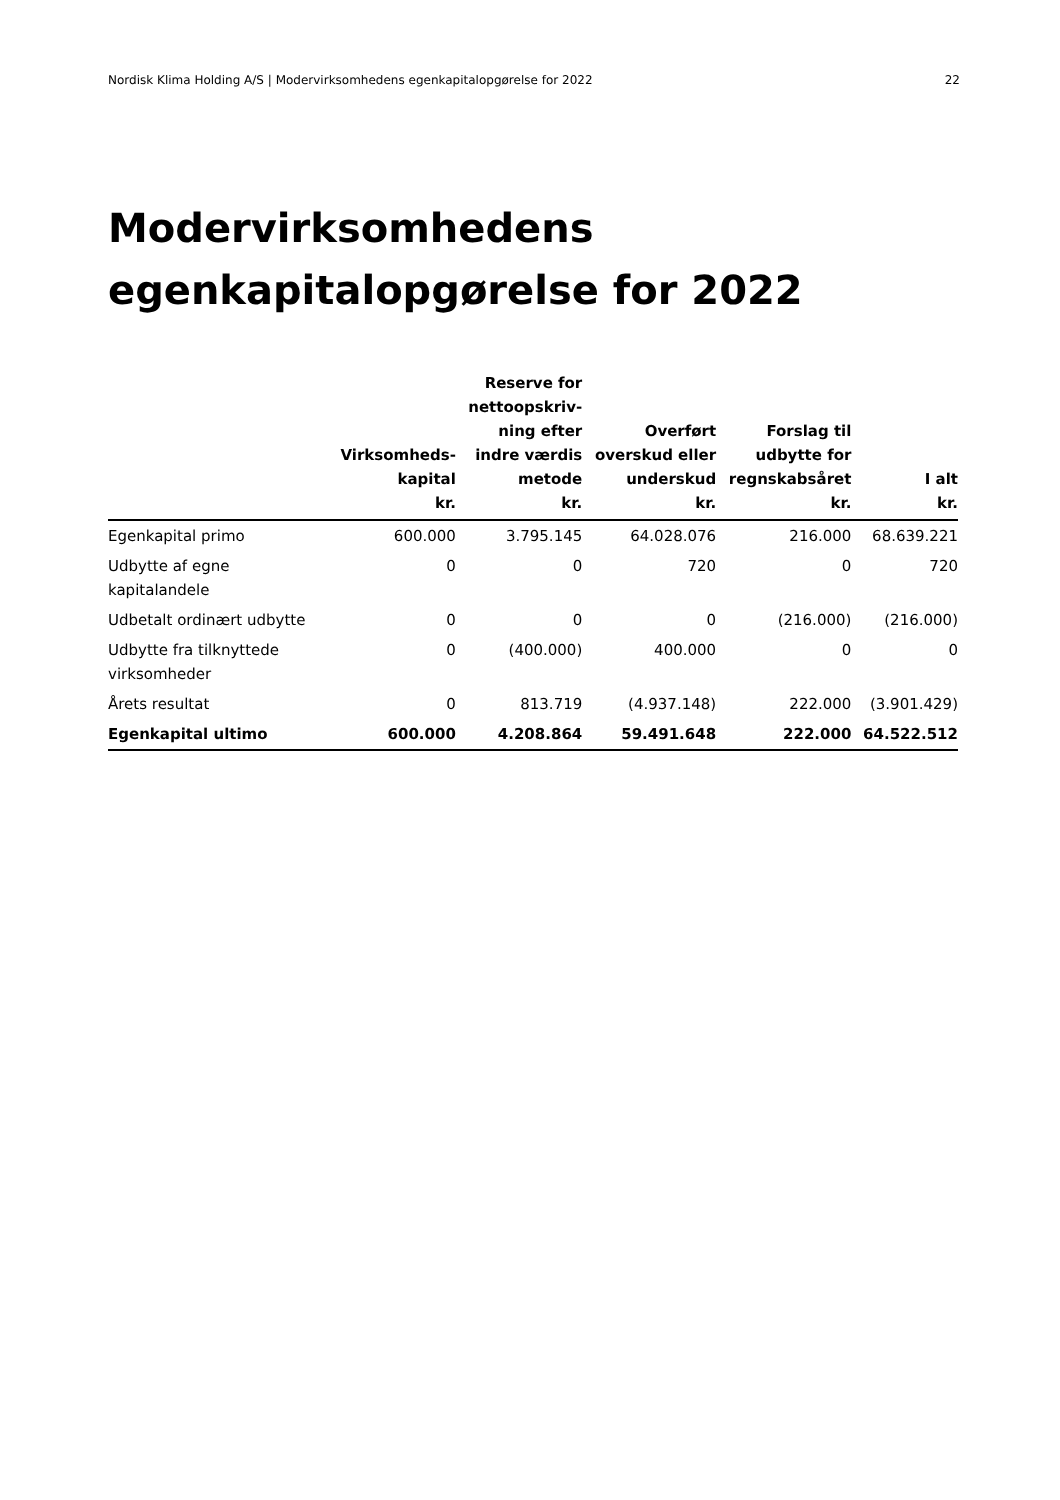Nordisk Klima Holding A/S | Modervirksomhedens egenkapitalopgørelse for 2022 22
Modervirksomhedens
egenkapitalopgørelse for 2022
| | Virksomheds- kapital kr. | Reserve for nettoopskriv- ning efter indre værdis metode kr. | Overført overskud eller underskud kr. | Forslag til udbytte for regnskabsåret kr. | I alt kr. |
| --- | --- | --- | --- | --- | --- |
| Egenkapital primo | 600.000 | 3.795.145 | 64.028.076 | 216.000 | 68.639.221 |
| Udbytte af egne kapitalandele | 0 | 0 | 720 | 0 | 720 |
| Udbetalt ordinært udbytte | 0 | 0 | 0 | (216.000) | (216.000) |
| Udbytte fra tilknyttede virksomheder | 0 | (400.000) | 400.000 | 0 | 0 |
| Årets resultat | 0 | 813.719 | (4.937.148) | 222.000 | (3.901.429) |
| Egenkapital ultimo | 600.000 | 4.208.864 | 59.491.648 | 222.000 | 64.522.512 |